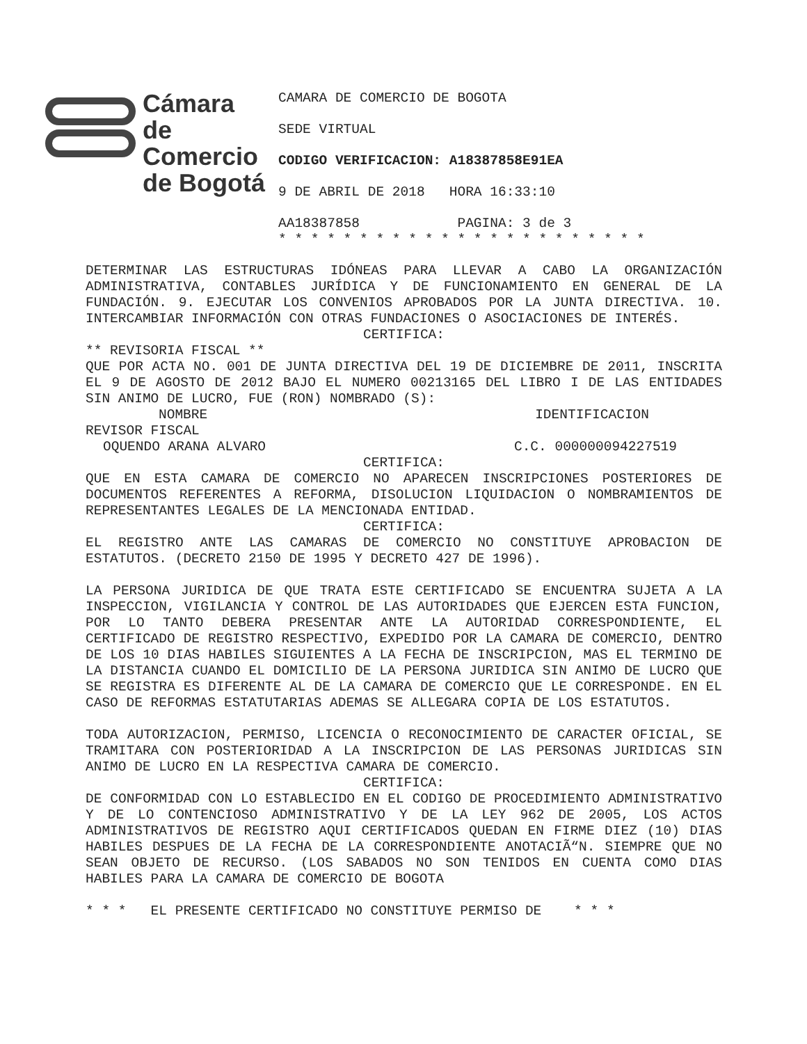Cámara
de Comercio
de Bogotá
CAMARA DE COMERCIO DE BOGOTA
SEDE VIRTUAL
CODIGO VERIFICACION: A18387858E91EA
9 DE ABRIL DE 2018 HORA 16:33:10
AA18387858 PAGINA: 3 de 3
* * * * * * * * * * * * * * * * * * * * * * *
DETERMINAR LAS ESTRUCTURAS IDÓNEAS PARA LLEVAR A CABO LA ORGANIZACIÓN ADMINISTRATIVA, CONTABLES JURÍDICA Y DE FUNCIONAMIENTO EN GENERAL DE LA FUNDACIÓN. 9. EJECUTAR LOS CONVENIOS APROBADOS POR LA JUNTA DIRECTIVA. 10. INTERCAMBIAR INFORMACIÓN CON OTRAS FUNDACIONES O ASOCIACIONES DE INTERÉS.
CERTIFICA:
** REVISORIA FISCAL **
QUE POR ACTA NO. 001 DE JUNTA DIRECTIVA DEL 19 DE DICIEMBRE DE 2011, INSCRITA EL 9 DE AGOSTO DE 2012 BAJO EL NUMERO 00213165 DEL LIBRO I DE LAS ENTIDADES SIN ANIMO DE LUCRO, FUE (RON) NOMBRADO (S):
NOMBRE IDENTIFICACION
REVISOR FISCAL
OQUENDO ARANA ALVARO C.C. 000000094227519
CERTIFICA:
QUE EN ESTA CAMARA DE COMERCIO NO APARECEN INSCRIPCIONES POSTERIORES DE DOCUMENTOS REFERENTES A REFORMA, DISOLUCION LIQUIDACION O NOMBRAMIENTOS DE REPRESENTANTES LEGALES DE LA MENCIONADA ENTIDAD.
CERTIFICA:
EL REGISTRO ANTE LAS CAMARAS DE COMERCIO NO CONSTITUYE APROBACION DE ESTATUTOS. (DECRETO 2150 DE 1995 Y DECRETO 427 DE 1996).
LA PERSONA JURIDICA DE QUE TRATA ESTE CERTIFICADO SE ENCUENTRA SUJETA A LA INSPECCION, VIGILANCIA Y CONTROL DE LAS AUTORIDADES QUE EJERCEN ESTA FUNCION, POR LO TANTO DEBERA PRESENTAR ANTE LA AUTORIDAD CORRESPONDIENTE, EL CERTIFICADO DE REGISTRO RESPECTIVO, EXPEDIDO POR LA CAMARA DE COMERCIO, DENTRO DE LOS 10 DIAS HABILES SIGUIENTES A LA FECHA DE INSCRIPCION, MAS EL TERMINO DE LA DISTANCIA CUANDO EL DOMICILIO DE LA PERSONA JURIDICA SIN ANIMO DE LUCRO QUE SE REGISTRA ES DIFERENTE AL DE LA CAMARA DE COMERCIO QUE LE CORRESPONDE. EN EL CASO DE REFORMAS ESTATUTARIAS ADEMAS SE ALLEGARA COPIA DE LOS ESTATUTOS.
TODA AUTORIZACION, PERMISO, LICENCIA O RECONOCIMIENTO DE CARACTER OFICIAL, SE TRAMITARA CON POSTERIORIDAD A LA INSCRIPCION DE LAS PERSONAS JURIDICAS SIN ANIMO DE LUCRO EN LA RESPECTIVA CAMARA DE COMERCIO.
CERTIFICA:
DE CONFORMIDAD CON LO ESTABLECIDO EN EL CODIGO DE PROCEDIMIENTO ADMINISTRATIVO Y DE LO CONTENCIOSO ADMINISTRATIVO Y DE LA LEY 962 DE 2005, LOS ACTOS ADMINISTRATIVOS DE REGISTRO AQUI CERTIFICADOS QUEDAN EN FIRME DIEZ (10) DIAS HABILES DESPUES DE LA FECHA DE LA CORRESPONDIENTE ANOTACIÃ“N. SIEMPRE QUE NO SEAN OBJETO DE RECURSO. (LOS SABADOS NO SON TENIDOS EN CUENTA COMO DIAS HABILES PARA LA CAMARA DE COMERCIO DE BOGOTA
* * * EL PRESENTE CERTIFICADO NO CONSTITUYE PERMISO DE * * *